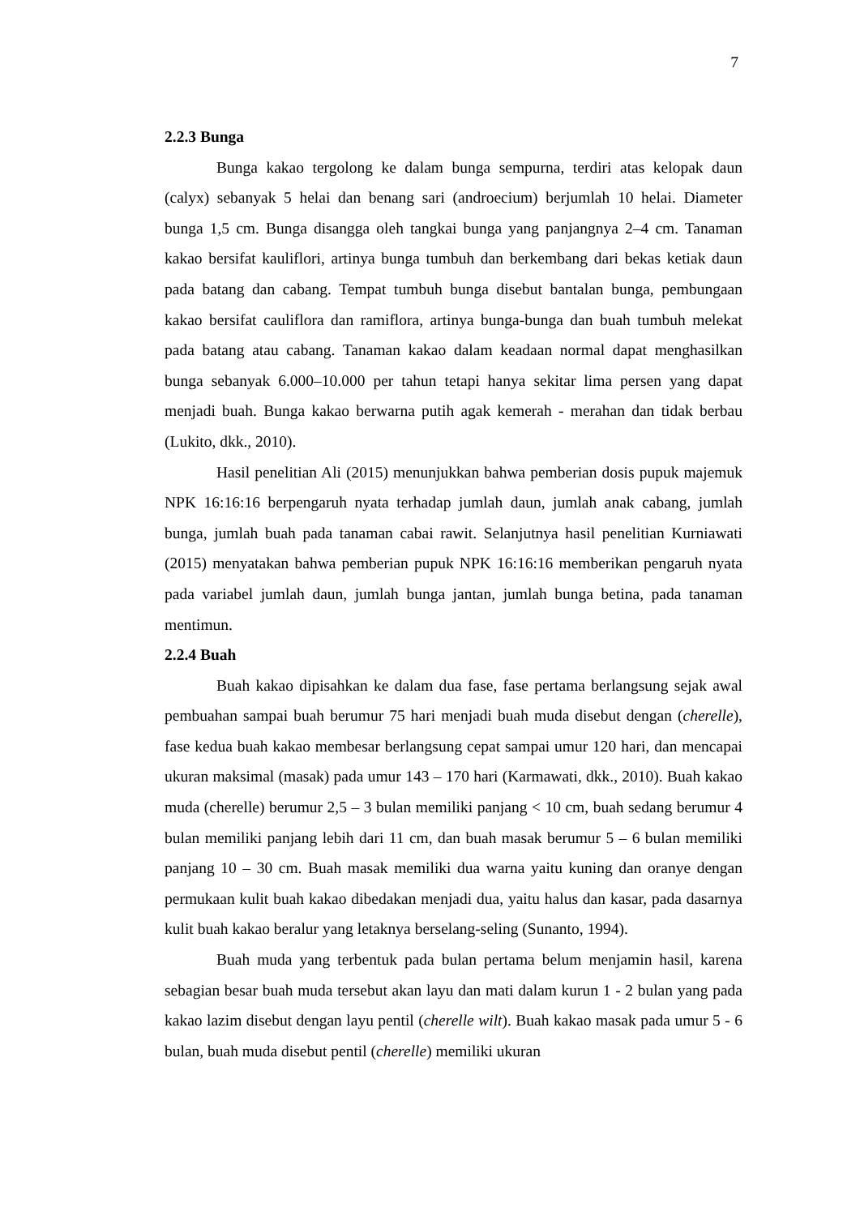7
2.2.3 Bunga
Bunga kakao tergolong ke dalam bunga sempurna, terdiri atas kelopak daun (calyx) sebanyak 5 helai dan benang sari (androecium) berjumlah 10 helai. Diameter bunga 1,5 cm. Bunga disangga oleh tangkai bunga yang panjangnya 2–4 cm. Tanaman kakao bersifat kauliflori, artinya bunga tumbuh dan berkembang dari bekas ketiak daun pada batang dan cabang. Tempat tumbuh bunga disebut bantalan bunga, pembungaan kakao bersifat cauliflora dan ramiflora, artinya bunga-bunga dan buah tumbuh melekat pada batang atau cabang. Tanaman kakao dalam keadaan normal dapat menghasilkan bunga sebanyak 6.000–10.000 per tahun tetapi hanya sekitar lima persen yang dapat menjadi buah. Bunga kakao berwarna putih agak kemerah - merahan dan tidak berbau (Lukito, dkk., 2010).
Hasil penelitian Ali (2015) menunjukkan bahwa pemberian dosis pupuk majemuk NPK 16:16:16 berpengaruh nyata terhadap jumlah daun, jumlah anak cabang, jumlah bunga, jumlah buah pada tanaman cabai rawit. Selanjutnya hasil penelitian Kurniawati (2015) menyatakan bahwa pemberian pupuk NPK 16:16:16 memberikan pengaruh nyata pada variabel jumlah daun, jumlah bunga jantan, jumlah bunga betina, pada tanaman mentimun.
2.2.4 Buah
Buah kakao dipisahkan ke dalam dua fase, fase pertama berlangsung sejak awal pembuahan sampai buah berumur 75 hari menjadi buah muda disebut dengan (cherelle), fase kedua buah kakao membesar berlangsung cepat sampai umur 120 hari, dan mencapai ukuran maksimal (masak) pada umur 143 – 170 hari (Karmawati, dkk., 2010). Buah kakao muda (cherelle) berumur 2,5 – 3 bulan memiliki panjang < 10 cm, buah sedang berumur 4 bulan memiliki panjang lebih dari 11 cm, dan buah masak berumur 5 – 6 bulan memiliki panjang 10 – 30 cm. Buah masak memiliki dua warna yaitu kuning dan oranye dengan permukaan kulit buah kakao dibedakan menjadi dua, yaitu halus dan kasar, pada dasarnya kulit buah kakao beralur yang letaknya berselang-seling (Sunanto, 1994).
Buah muda yang terbentuk pada bulan pertama belum menjamin hasil, karena sebagian besar buah muda tersebut akan layu dan mati dalam kurun 1 - 2 bulan yang pada kakao lazim disebut dengan layu pentil (cherelle wilt). Buah kakao masak pada umur 5 - 6 bulan, buah muda disebut pentil (cherelle) memiliki ukuran